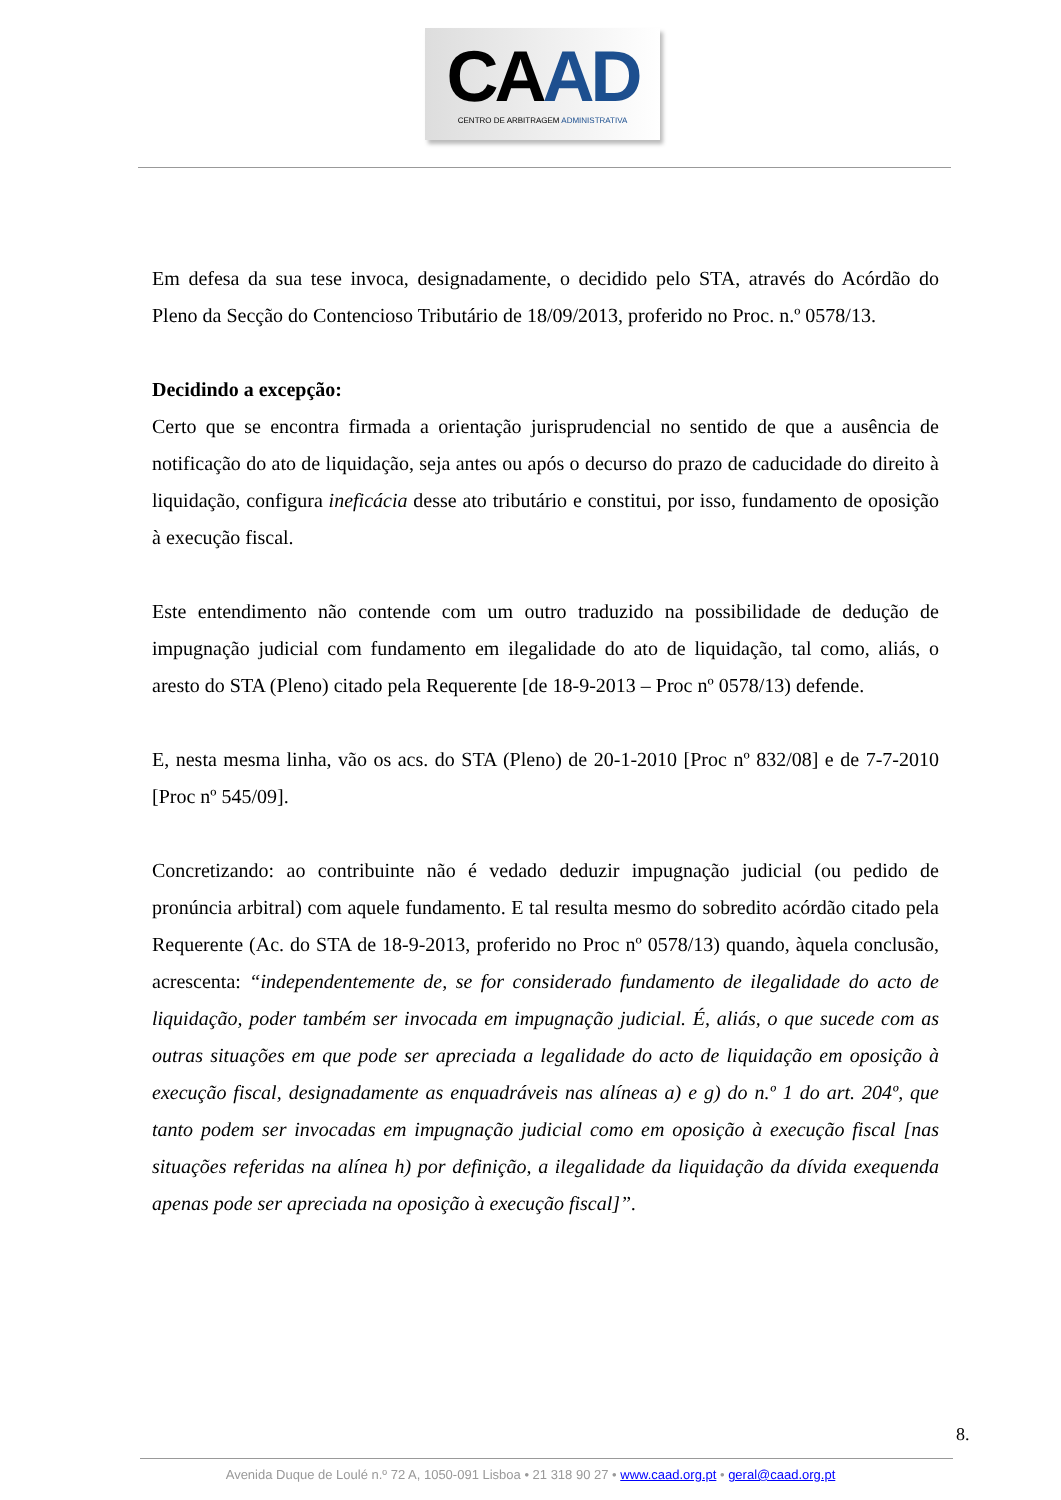CAAD
CENTRO DE ARBITRAGEM ADMINISTRATIVA
Em defesa da sua tese invoca, designadamente, o decidido pelo STA, através do Acórdão do Pleno da Secção do Contencioso Tributário de 18/09/2013, proferido no Proc. n.º 0578/13.
Decidindo a excepção:
Certo que se encontra firmada a orientação jurisprudencial no sentido de que a ausência de notificação do ato de liquidação, seja antes ou após o decurso do prazo de caducidade do direito à liquidação, configura ineficácia desse ato tributário e constitui, por isso, fundamento de oposição à execução fiscal.
Este entendimento não contende com um outro traduzido na possibilidade de dedução de impugnação judicial com fundamento em ilegalidade do ato de liquidação, tal como, aliás, o aresto do STA (Pleno) citado pela Requerente [de 18-9-2013 – Proc nº 0578/13) defende.
E, nesta mesma linha, vão os acs. do STA (Pleno) de 20-1-2010 [Proc nº 832/08] e de 7-7-2010 [Proc nº 545/09].
Concretizando: ao contribuinte não é vedado deduzir impugnação judicial (ou pedido de pronúncia arbitral) com aquele fundamento. E tal resulta mesmo do sobredito acórdão citado pela Requerente (Ac. do STA de 18-9-2013, proferido no Proc nº 0578/13) quando, àquela conclusão, acrescenta: “independentemente de, se for considerado fundamento de ilegalidade do acto de liquidação, poder também ser invocada em impugnação judicial. É, aliás, o que sucede com as outras situações em que pode ser apreciada a legalidade do acto de liquidação em oposição à execução fiscal, designadamente as enquadráveis nas alíneas a) e g) do n.º 1 do art. 204º, que tanto podem ser invocadas em impugnação judicial como em oposição à execução fiscal [nas situações referidas na alínea h) por definição, a ilegalidade da liquidação da dívida exequenda apenas pode ser apreciada na oposição à execução fiscal]”.
8.
Avenida Duque de Loulé n.º 72 A, 1050-091 Lisboa • 21 318 90 27 • www.caad.org.pt • geral@caad.org.pt